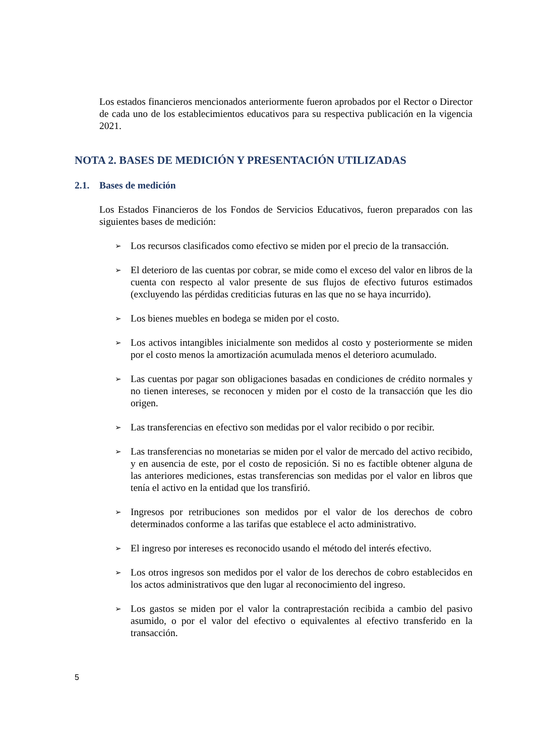Los estados financieros mencionados anteriormente fueron aprobados por el Rector o Director de cada uno de los establecimientos educativos para su respectiva publicación en la vigencia 2021.
NOTA 2. BASES DE MEDICIÓN Y PRESENTACIÓN UTILIZADAS
2.1. Bases de medición
Los Estados Financieros de los Fondos de Servicios Educativos, fueron preparados con las siguientes bases de medición:
➢ Los recursos clasificados como efectivo se miden por el precio de la transacción.
➢ El deterioro de las cuentas por cobrar, se mide como el exceso del valor en libros de la cuenta con respecto al valor presente de sus flujos de efectivo futuros estimados (excluyendo las pérdidas crediticias futuras en las que no se haya incurrido).
➢ Los bienes muebles en bodega se miden por el costo.
➢ Los activos intangibles inicialmente son medidos al costo y posteriormente se miden por el costo menos la amortización acumulada menos el deterioro acumulado.
➢ Las cuentas por pagar son obligaciones basadas en condiciones de crédito normales y no tienen intereses, se reconocen y miden por el costo de la transacción que les dio origen.
➢ Las transferencias en efectivo son medidas por el valor recibido o por recibir.
➢ Las transferencias no monetarias se miden por el valor de mercado del activo recibido, y en ausencia de este, por el costo de reposición. Si no es factible obtener alguna de las anteriores mediciones, estas transferencias son medidas por el valor en libros que tenía el activo en la entidad que los transfirió.
➢ Ingresos por retribuciones son medidos por el valor de los derechos de cobro determinados conforme a las tarifas que establece el acto administrativo.
➢ El ingreso por intereses es reconocido usando el método del interés efectivo.
➢ Los otros ingresos son medidos por el valor de los derechos de cobro establecidos en los actos administrativos que den lugar al reconocimiento del ingreso.
➢ Los gastos se miden por el valor la contraprestación recibida a cambio del pasivo asumido, o por el valor del efectivo o equivalentes al efectivo transferido en la transacción.
5